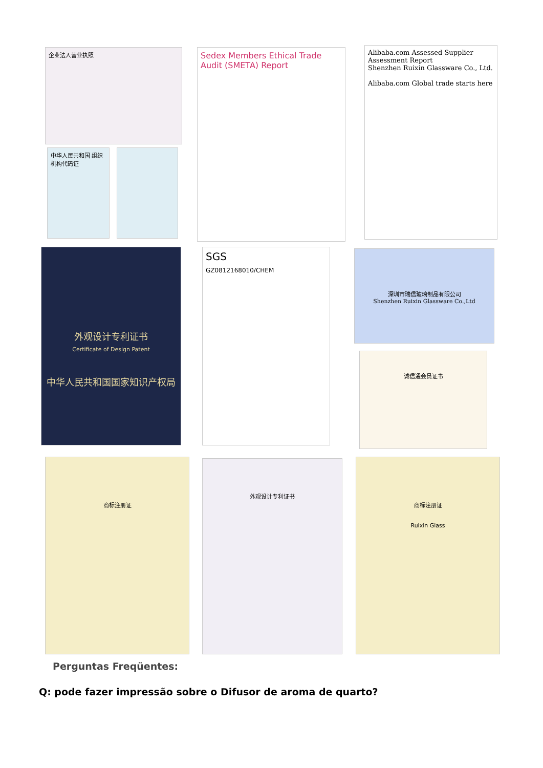企业法人营业执照
中华人民共和国 组织机构代码证
Sedex Members Ethical Trade Audit (SMETA) Report
Alibaba.com Assessed Supplier
Assessment Report
Shenzhen Ruixin Glassware Co., Ltd.
Alibaba.com Global trade starts here
外观设计专利证书
Certificate of Design Patent
中华人民共和国国家知识产权局
SGS
GZ0812168010/CHEM
深圳市瑞信玻璃制品有限公司
Shenzhen Ruixin Glassware Co.,Ltd
诚信通会员证书
商标注册证 外观设计专利证书
商标注册证
Ruixin Glass
Perguntas Freqüentes:
Q: pode fazer impressão sobre o Difusor de aroma de quarto?